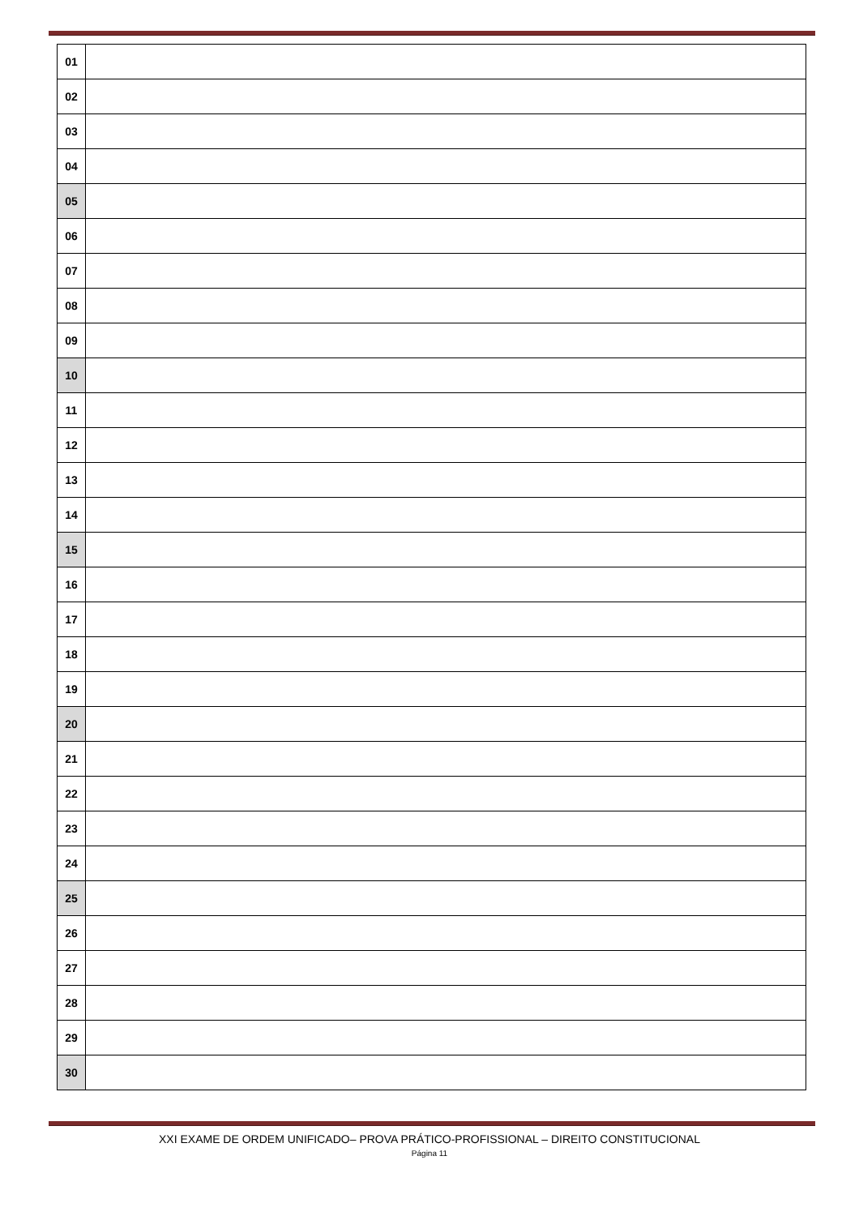| 01 | |
| 02 | |
| 03 | |
| 04 | |
| 05 | |
| 06 | |
| 07 | |
| 08 | |
| 09 | |
| 10 | |
| 11 | |
| 12 | |
| 13 | |
| 14 | |
| 15 | |
| 16 | |
| 17 | |
| 18 | |
| 19 | |
| 20 | |
| 21 | |
| 22 | |
| 23 | |
| 24 | |
| 25 | |
| 26 | |
| 27 | |
| 28 | |
| 29 | |
| 30 | |
XXI EXAME DE ORDEM UNIFICADO– PROVA PRÁTICO-PROFISSIONAL – DIREITO CONSTITUCIONAL
Página 11